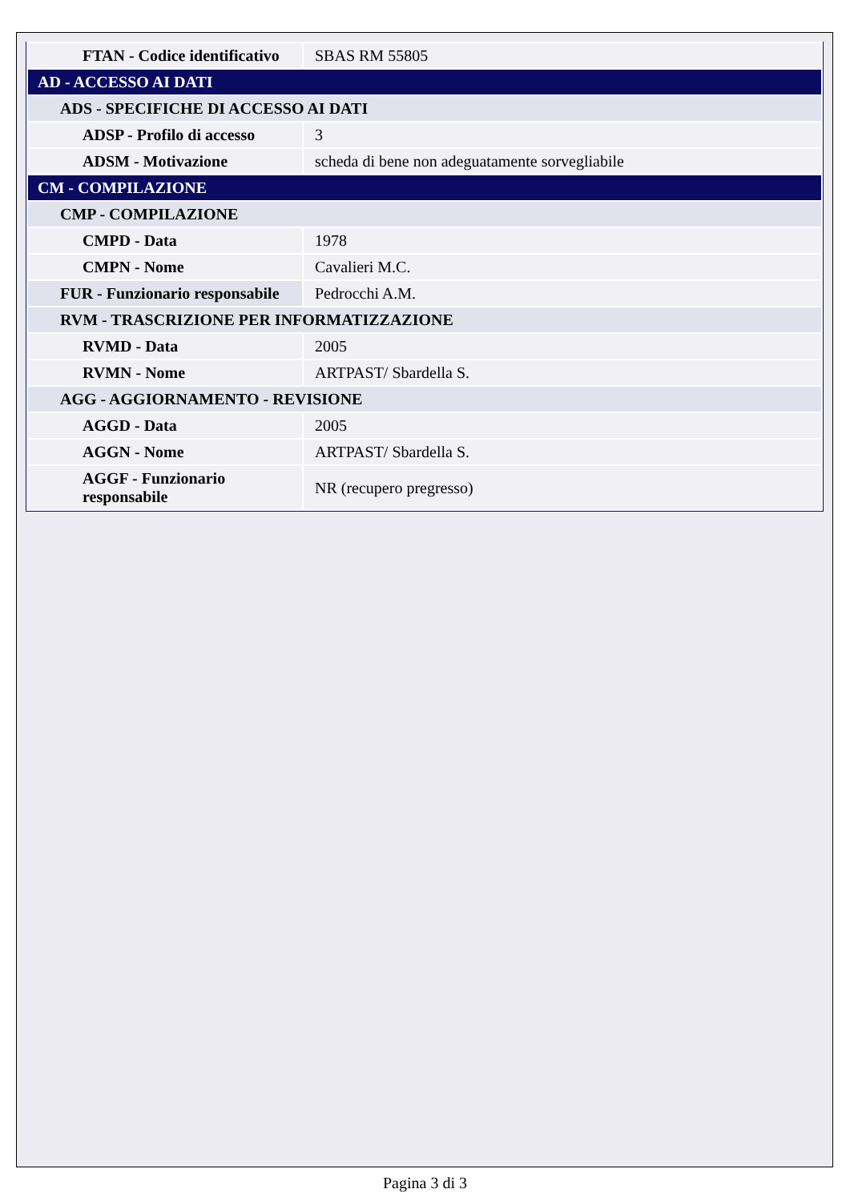| FTAN - Codice identificativo | SBAS RM 55805 |
| AD - ACCESSO AI DATI | |
| ADS - SPECIFICHE DI ACCESSO AI DATI | |
| ADSP - Profilo di accesso | 3 |
| ADSM - Motivazione | scheda di bene non adeguatamente sorvegliabile |
| CM - COMPILAZIONE | |
| CMP - COMPILAZIONE | |
| CMPD - Data | 1978 |
| CMPN - Nome | Cavalieri M.C. |
| FUR - Funzionario responsabile | Pedrocchi A.M. |
| RVM - TRASCRIZIONE PER INFORMATIZZAZIONE | |
| RVMD - Data | 2005 |
| RVMN - Nome | ARTPAST/ Sbardella S. |
| AGG - AGGIORNAMENTO - REVISIONE | |
| AGGD - Data | 2005 |
| AGGN - Nome | ARTPAST/ Sbardella S. |
| AGGF - Funzionario responsabile | NR (recupero pregresso) |
Pagina 3 di 3